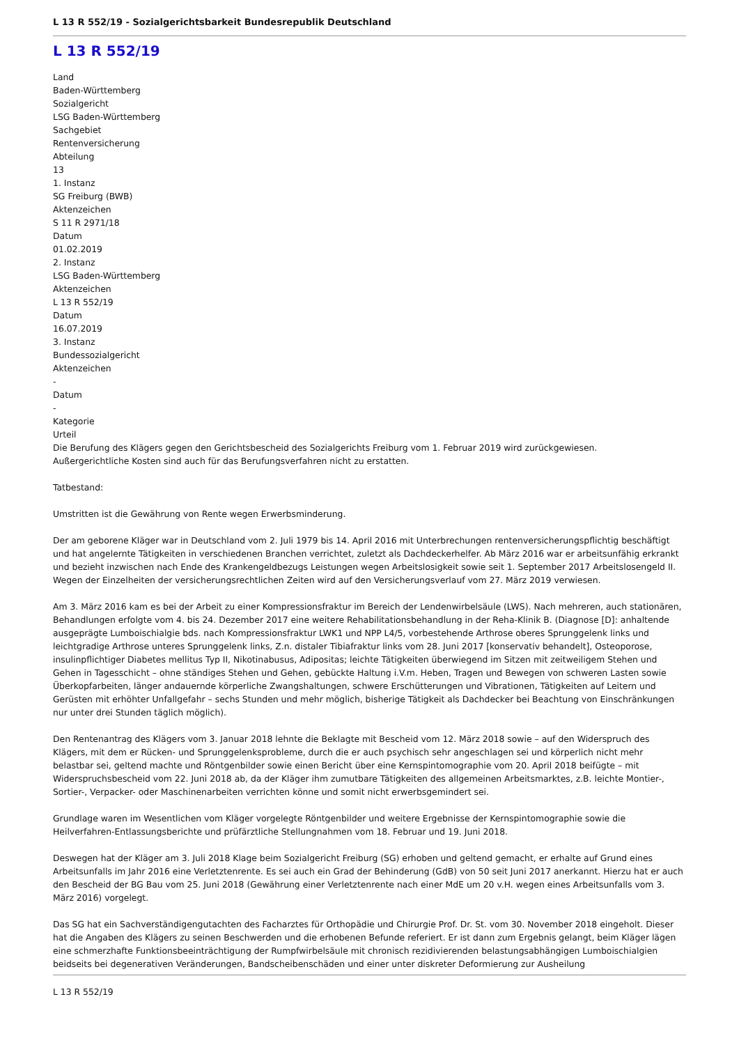L 13 R 552/19 - Sozialgerichtsbarkeit Bundesrepublik Deutschland
L 13 R 552/19
Land
Baden-Württemberg
Sozialgericht
LSG Baden-Württemberg
Sachgebiet
Rentenversicherung
Abteilung
13
1. Instanz
SG Freiburg (BWB)
Aktenzeichen
S 11 R 2971/18
Datum
01.02.2019
2. Instanz
LSG Baden-Württemberg
Aktenzeichen
L 13 R 552/19
Datum
16.07.2019
3. Instanz
Bundessozialgericht
Aktenzeichen
-
Datum
-
Kategorie
Urteil
Die Berufung des Klägers gegen den Gerichtsbescheid des Sozialgerichts Freiburg vom 1. Februar 2019 wird zurückgewiesen.
Außergerichtliche Kosten sind auch für das Berufungsverfahren nicht zu erstatten.
Tatbestand:
Umstritten ist die Gewährung von Rente wegen Erwerbsminderung.
Der am geborene Kläger war in Deutschland vom 2. Juli 1979 bis 14. April 2016 mit Unterbrechungen rentenversicherungspflichtig beschäftigt und hat angelernte Tätigkeiten in verschiedenen Branchen verrichtet, zuletzt als Dachdeckerhelfer. Ab März 2016 war er arbeitsunfähig erkrankt und bezieht inzwischen nach Ende des Krankengeldbezugs Leistungen wegen Arbeitslosigkeit sowie seit 1. September 2017 Arbeitslosengeld II. Wegen der Einzelheiten der versicherungsrechtlichen Zeiten wird auf den Versicherungsverlauf vom 27. März 2019 verwiesen.
Am 3. März 2016 kam es bei der Arbeit zu einer Kompressionsfraktur im Bereich der Lendenwirbelsäule (LWS). Nach mehreren, auch stationären, Behandlungen erfolgte vom 4. bis 24. Dezember 2017 eine weitere Rehabilitationsbehandlung in der Reha-Klinik B. (Diagnose [D]: anhaltende ausgeprägte Lumboischialgie bds. nach Kompressionsfraktur LWK1 und NPP L4/5, vorbestehende Arthrose oberes Sprunggelenk links und leichtgradige Arthrose unteres Sprunggelenk links, Z.n. distaler Tibiafraktur links vom 28. Juni 2017 [konservativ behandelt], Osteoporose, insulinpflichtiger Diabetes mellitus Typ II, Nikotinabusus, Adipositas; leichte Tätigkeiten überwiegend im Sitzen mit zeitweiligem Stehen und Gehen in Tagesschicht – ohne ständiges Stehen und Gehen, gebückte Haltung i.V.m. Heben, Tragen und Bewegen von schweren Lasten sowie Überkopfarbeiten, länger andauernde körperliche Zwangshaltungen, schwere Erschütterungen und Vibrationen, Tätigkeiten auf Leitern und Gerüsten mit erhöhter Unfallgefahr – sechs Stunden und mehr möglich, bisherige Tätigkeit als Dachdecker bei Beachtung von Einschränkungen nur unter drei Stunden täglich möglich).
Den Rentenantrag des Klägers vom 3. Januar 2018 lehnte die Beklagte mit Bescheid vom 12. März 2018 sowie – auf den Widerspruch des Klägers, mit dem er Rücken- und Sprunggelenksprobleme, durch die er auch psychisch sehr angeschlagen sei und körperlich nicht mehr belastbar sei, geltend machte und Röntgenbilder sowie einen Bericht über eine Kernspintomographie vom 20. April 2018 beifügte – mit Widerspruchsbescheid vom 22. Juni 2018 ab, da der Kläger ihm zumutbare Tätigkeiten des allgemeinen Arbeitsmarktes, z.B. leichte Montier-, Sortier-, Verpacker- oder Maschinenarbeiten verrichten könne und somit nicht erwerbsgemindert sei.
Grundlage waren im Wesentlichen vom Kläger vorgelegte Röntgenbilder und weitere Ergebnisse der Kernspintomographie sowie die Heilverfahren-Entlassungsberichte und prüfärztliche Stellungnahmen vom 18. Februar und 19. Juni 2018.
Deswegen hat der Kläger am 3. Juli 2018 Klage beim Sozialgericht Freiburg (SG) erhoben und geltend gemacht, er erhalte auf Grund eines Arbeitsunfalls im Jahr 2016 eine Verletztenrente. Es sei auch ein Grad der Behinderung (GdB) von 50 seit Juni 2017 anerkannt. Hierzu hat er auch den Bescheid der BG Bau vom 25. Juni 2018 (Gewährung einer Verletztenrente nach einer MdE um 20 v.H. wegen eines Arbeitsunfalls vom 3. März 2016) vorgelegt.
Das SG hat ein Sachverständigengutachten des Facharztes für Orthopädie und Chirurgie Prof. Dr. St. vom 30. November 2018 eingeholt. Dieser hat die Angaben des Klägers zu seinen Beschwerden und die erhobenen Befunde referiert. Er ist dann zum Ergebnis gelangt, beim Kläger lägen eine schmerzhafte Funktionsbeeinträchtigung der Rumpfwirbelsäule mit chronisch rezidivierenden belastungsabhängigen Lumboischialgien beidseits bei degenerativen Veränderungen, Bandscheibenschäden und einer unter diskreter Deformierung zur Ausheilung
L 13 R 552/19